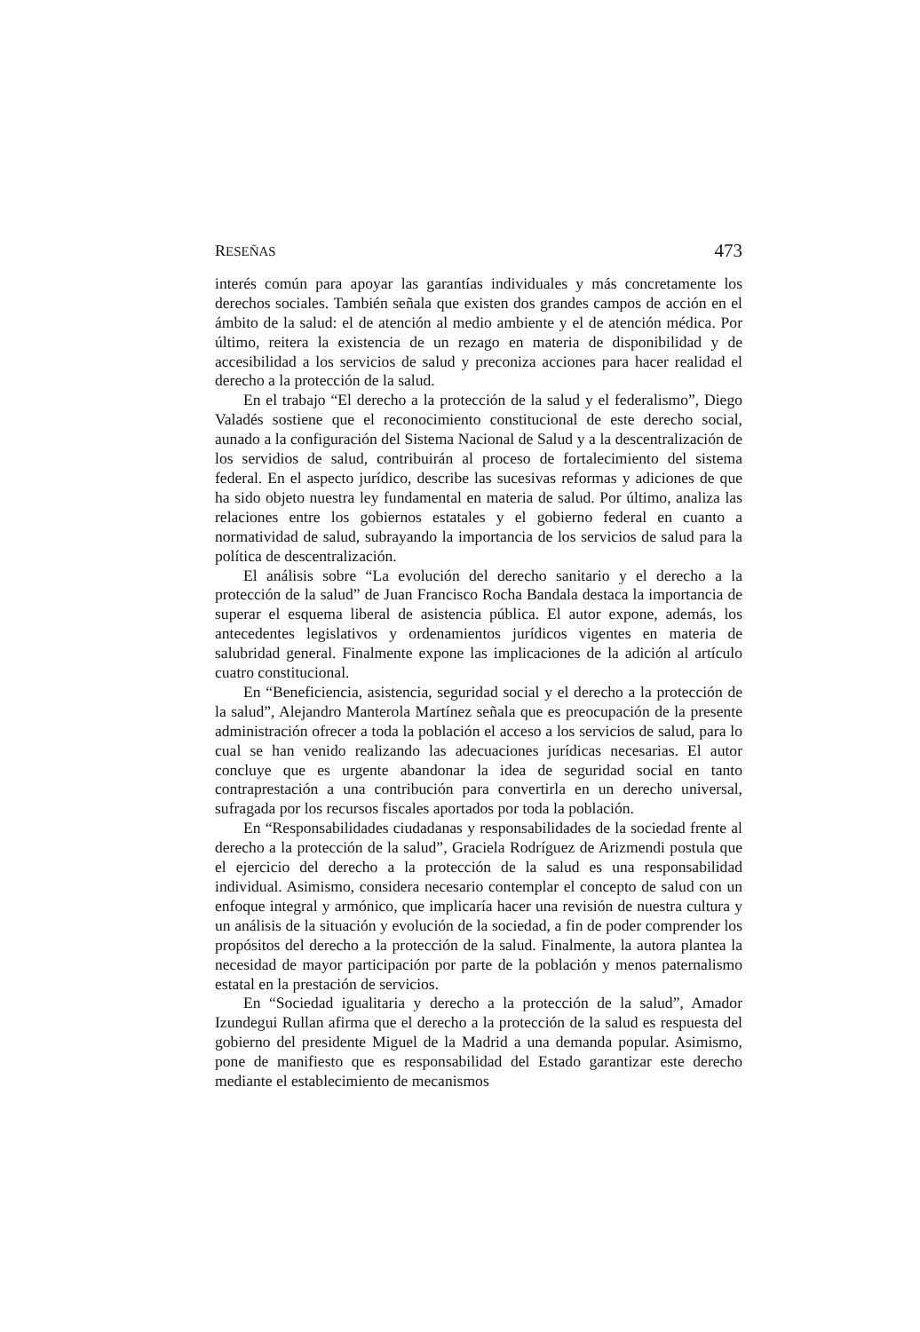RESEÑAS 473
interés común para apoyar las garantías individuales y más concretamente los derechos sociales. También señala que existen dos grandes campos de acción en el ámbito de la salud: el de atención al medio ambiente y el de atención médica. Por último, reitera la existencia de un rezago en materia de disponibilidad y de accesibilidad a los servicios de salud y preconiza acciones para hacer realidad el derecho a la protección de la salud.
En el trabajo “El derecho a la protección de la salud y el federalismo”, Diego Valadés sostiene que el reconocimiento constitucional de este derecho social, aunado a la configuración del Sistema Nacional de Salud y a la descentralización de los servidios de salud, contribuirán al proceso de fortalecimiento del sistema federal. En el aspecto jurídico, describe las sucesivas reformas y adiciones de que ha sido objeto nuestra ley fundamental en materia de salud. Por último, analiza las relaciones entre los gobiernos estatales y el gobierno federal en cuanto a normatividad de salud, subrayando la importancia de los servicios de salud para la política de descentralización.
El análisis sobre “La evolución del derecho sanitario y el derecho a la protección de la salud” de Juan Francisco Rocha Bandala destaca la importancia de superar el esquema liberal de asistencia pública. El autor expone, además, los antecedentes legislativos y ordenamientos jurídicos vigentes en materia de salubridad general. Finalmente expone las implicaciones de la adición al artículo cuatro constitucional.
En “Beneficiencia, asistencia, seguridad social y el derecho a la protección de la salud”, Alejandro Manterola Martínez señala que es preocupación de la presente administración ofrecer a toda la población el acceso a los servicios de salud, para lo cual se han venido realizando las adecuaciones jurídicas necesarias. El autor concluye que es urgente abandonar la idea de seguridad social en tanto contraprestación a una contribución para convertirla en un derecho universal, sufragada por los recursos fiscales aportados por toda la población.
En “Responsabilidades ciudadanas y responsabilidades de la sociedad frente al derecho a la protección de la salud”, Graciela Rodríguez de Arizmendi postula que el ejercicio del derecho a la protección de la salud es una responsabilidad individual. Asimismo, considera necesario contemplar el concepto de salud con un enfoque integral y armónico, que implicaría hacer una revisión de nuestra cultura y un análisis de la situación y evolución de la sociedad, a fin de poder comprender los propósitos del derecho a la protección de la salud. Finalmente, la autora plantea la necesidad de mayor participación por parte de la población y menos paternalismo estatal en la prestación de servicios.
En “Sociedad igualitaria y derecho a la protección de la salud”, Amador Izundegui Rullan afirma que el derecho a la protección de la salud es respuesta del gobierno del presidente Miguel de la Madrid a una demanda popular. Asimismo, pone de manifiesto que es responsabilidad del Estado garantizar este derecho mediante el establecimiento de mecanismos